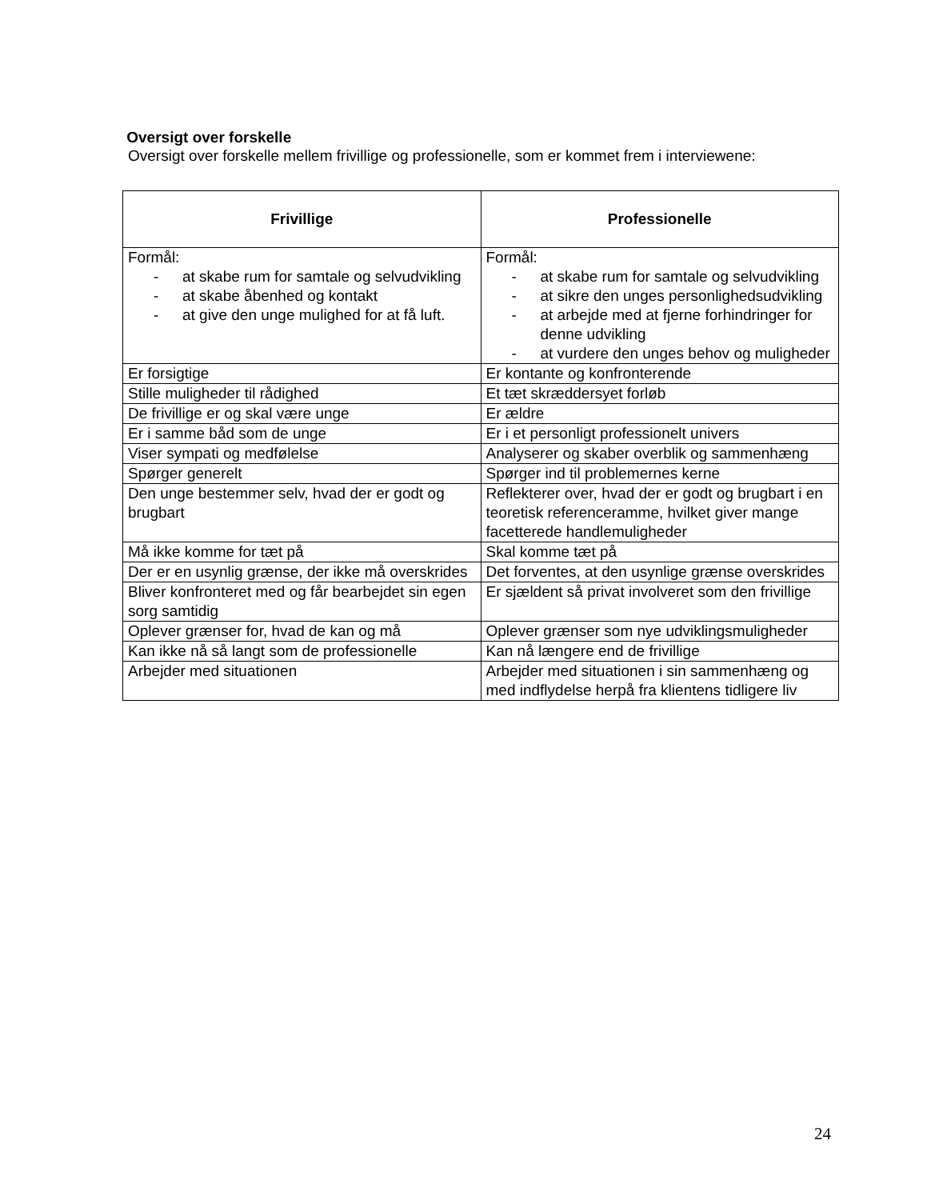Oversigt over forskelle
Oversigt over forskelle mellem frivillige og professionelle, som er kommet frem i interviewene:
| Frivillige | Professionelle |
| --- | --- |
| Formål: - at skabe rum for samtale og selvudvikling - at skabe åbenhed og kontakt - at give den unge mulighed for at få luft. | Formål: - at skabe rum for samtale og selvudvikling - at sikre den unges personlighedsudvikling - at arbejde med at fjerne forhindringer for denne udvikling - at vurdere den unges behov og muligheder |
| Er forsigtige | Er kontante og konfronterende |
| Stille muligheder til rådighed | Et tæt skræddersyet forløb |
| De frivillige er og skal være unge | Er ældre |
| Er i samme båd som de unge | Er i et personligt professionelt univers |
| Viser sympati og medfølelse | Analyserer og skaber overblik og sammenhæng |
| Spørger generelt | Spørger ind til problemernes kerne |
| Den unge bestemmer selv, hvad der er godt og brugbart | Reflekterer over, hvad der er godt og brugbart i en teoretisk referenceramme, hvilket giver mange facetterede handlemuligheder |
| Må ikke komme for tæt på | Skal komme tæt på |
| Der er en usynlig grænse, der ikke må overskrides | Det forventes, at den usynlige grænse overskrides |
| Bliver konfronteret med og får bearbejdet sin egen sorg samtidig | Er sjældent så privat involveret som den frivillige |
| Oplever grænser for, hvad de kan og må | Oplever grænser som nye udviklingsmuligheder |
| Kan ikke nå så langt som de professionelle | Kan nå længere end de frivillige |
| Arbejder med situationen | Arbejder med situationen i sin sammenhæng og med indflydelse herpå fra klientens tidligere liv |
24